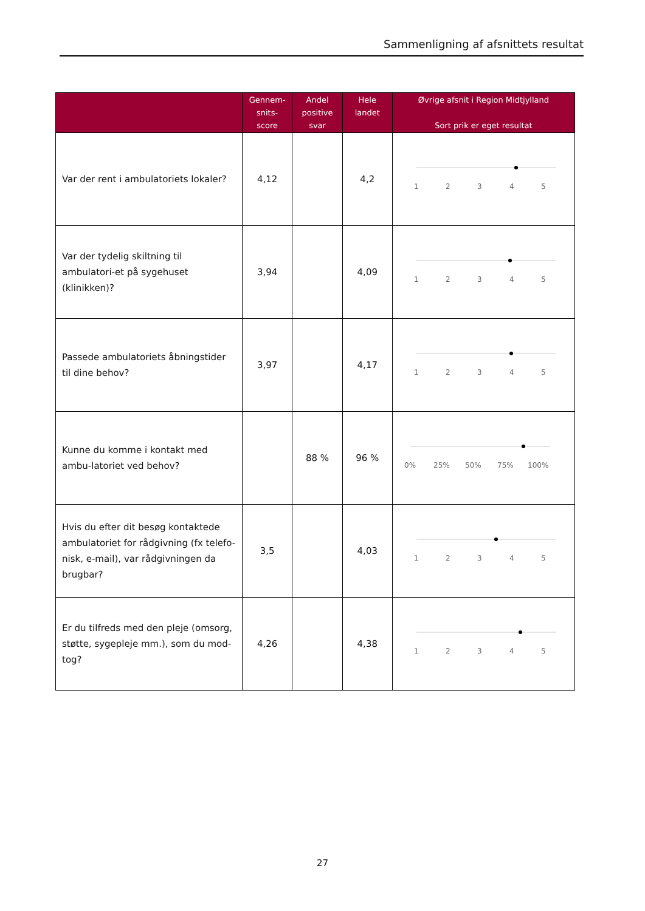Sammenligning af afsnittets resultat
| | Gennem- snits- score | Andel positive svar | Hele landet | Øvrige afsnit i Region Midtjylland Sort prik er eget resultat |
| --- | --- | --- | --- | --- |
| Var der rent i ambulatoriets lokaler? | 4,12 | | 4,2 | 1 2 3 4 5 |
| Var der tydelig skiltning til ambulatori-et på sygehuset (klinikken)? | 3,94 | | 4,09 | 1 2 3 4 5 |
| Passede ambulatoriets åbningstider til dine behov? | 3,97 | | 4,17 | 1 2 3 4 5 |
| Kunne du komme i kontakt med ambu-latoriet ved behov? | | 88 % | 96 % | 0% 25% 50% 75% 100% |
| Hvis du efter dit besøg kontaktede ambulatoriet for rådgivning (fx telefo-nisk, e-mail), var rådgivningen da brugbar? | 3,5 | | 4,03 | 1 2 3 4 5 |
| Er du tilfreds med den pleje (omsorg, støtte, sygepleje mm.), som du mod-tog? | 4,26 | | 4,38 | 1 2 3 4 5 |
27